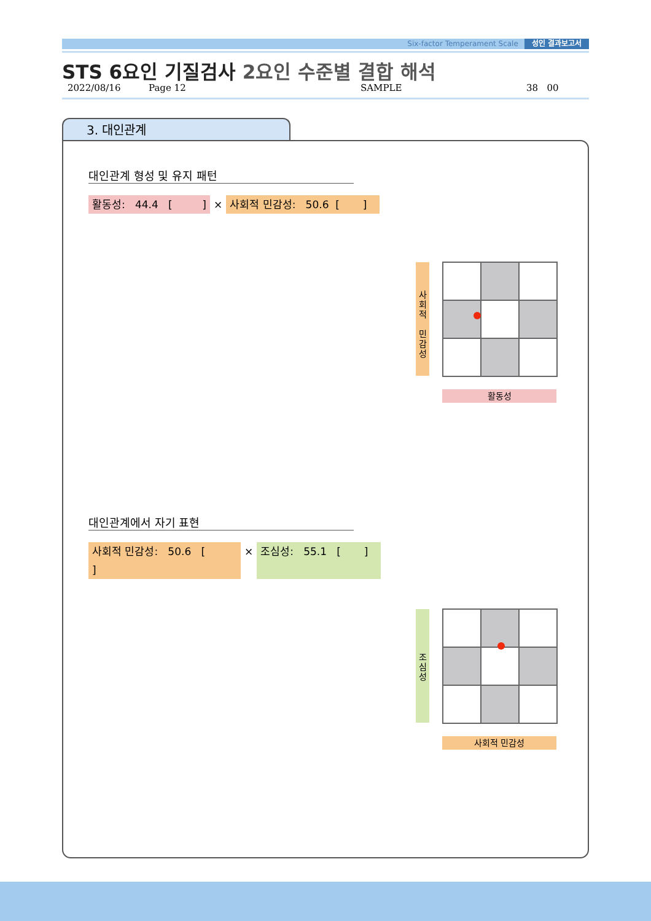Six-factor Temperament Scale 성인 결과보고서
STS 6요인 기질검사 2요인 수준별 결합 해석
2022/08/16 Page 12 SAMPLE 38 00
3. 대인관계
대인관계 형성 및 유지 패턴
활동성: 44.4 [ ]
× 사회적 민감성: 50.6 [ ]
사
회
적
민
감
성
활동성
대인관계에서 자기 표현
사회적 민감성: 50.6 [ ]
× 조심성: 55.1 [ ]
조
심
성
사회적 민감성